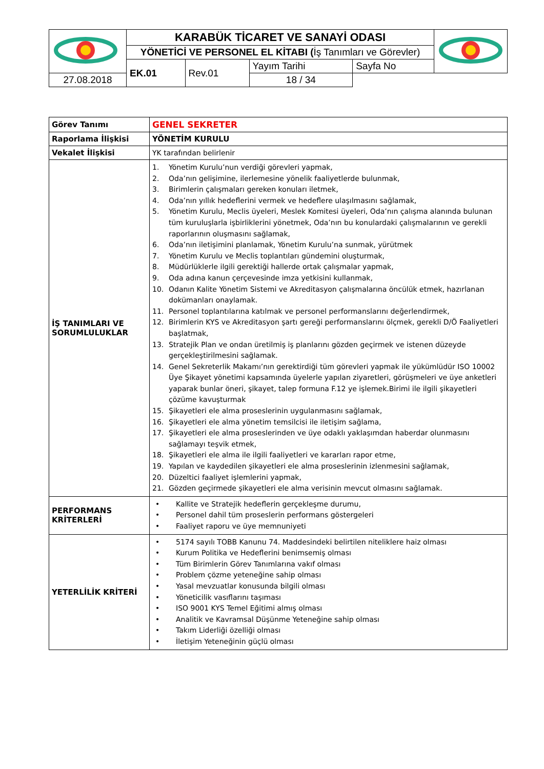| | KARABÜK TİCARET VE SANAYİ ODASI | | | | |
| | YÖNETİCİ VE PERSONEL EL KİTABI ( İş Tanımları ve Görevler) | | | | |
| | EK.01 | Rev.01 | Yayım Tarihi | Sayfa No | |
| 27.08.2018 | | | 18 / 34 | | |
| Görev Tanımı | GENEL SEKRETER |
| Raporlama İlişkisi | YÖNETİM KURULU |
| Vekalet İlişkisi | YK tarafından belirlenir |
| İŞ TANIMLARI VE SORUMLULUKLAR | 1. Yönetim Kurulu’nun verdiği görevleri yapmak, 2. Oda’nın gelişimine, ilerlemesine yönelik faaliyetlerde bulunmak, 3. Birimlerin çalışmaları gereken konuları iletmek, 4. Oda’nın yıllık hedeflerini vermek ve hedeflere ulaşılmasını sağlamak, 5. Yönetim Kurulu, Meclis üyeleri, Meslek Komitesi üyeleri, Oda’nın çalışma alanında bulunan tüm kuruluşlarla işbirliklerini yönetmek, Oda’nın bu konulardaki çalışmalarının ve gerekli raporlarının oluşmasını sağlamak, 6. Oda’nın iletişimini planlamak, Yönetim Kurulu’na sunmak, yürütmek 7. Yönetim Kurulu ve Meclis toplantıları gündemini oluşturmak, 8. Müdürlüklerle ilgili gerektiği hallerde ortak çalışmalar yapmak, 9. Oda adına kanun çerçevesinde imza yetkisini kullanmak, 10. Odanın Kalite Yönetim Sistemi ve Akreditasyon çalışmalarına öncülük etmek, hazırlanan dokümanları onaylamak. 11. Personel toplantılarına katılmak ve personel performanslarını değerlendirmek, 12. Birimlerin KYS ve Akreditasyon şartı gereği performanslarını ölçmek, gerekli D/Ö Faaliyetleri başlatmak, 13. Stratejik Plan ve ondan üretilmiş iş planlarını gözden geçirmek ve istenen düzeyde gerçekleştirilmesini sağlamak. 14. Genel Sekreterlik Makamı’nın gerektirdiği tüm görevleri yapmak ile yükümlüdür ISO 10002 Üye Şikayet yönetimi kapsamında üyelerle yapılan ziyaretleri, görüşmeleri ve üye anketleri yaparak bunlar öneri, şikayet, talep formuna F.12 ye işlemek.Birimi ile ilgili şikayetleri çözüme kavuşturmak 15. Şikayetleri ele alma proseslerinin uygulanmasını sağlamak, 16. Şikayetleri ele alma yönetim temsilcisi ile iletişim sağlama, 17. Şikayetleri ele alma proseslerinden ve üye odaklı yaklaşımdan haberdar olunmasını sağlamayı teşvik etmek, 18. Şikayetleri ele alma ile ilgili faaliyetleri ve kararları rapor etme, 19. Yapılan ve kaydedilen şikayetleri ele alma proseslerinin izlenmesini sağlamak, 20. Düzeltici faaliyet işlemlerini yapmak, 21. Gözden geçirmede şikayetleri ele alma verisinin mevcut olmasını sağlamak. |
| PERFORMANS KRİTERLERİ | • Kallite ve Stratejik hedeflerin gerçekleşme durumu, • Personel dahil tüm proseslerin performans göstergeleri • Faaliyet raporu ve üye memnuniyeti |
| YETERLİLİK KRİTERİ | • 5174 sayılı TOBB Kanunu 74. Maddesindeki belirtilen niteliklere haiz olması • Kurum Politika ve Hedeflerini benimsemiş olması • Tüm Birimlerin Görev Tanımlarına vakıf olması • Problem çözme yeteneğine sahip olması • Yasal mevzuatlar konusunda bilgili olması • Yöneticilik vasıflarını taşıması • ISO 9001 KYS Temel Eğitimi almış olması • Analitik ve Kavramsal Düşünme Yeteneğine sahip olması • Takım Liderliği özelliği olması • İletişim Yeteneğinin güçlü olması |